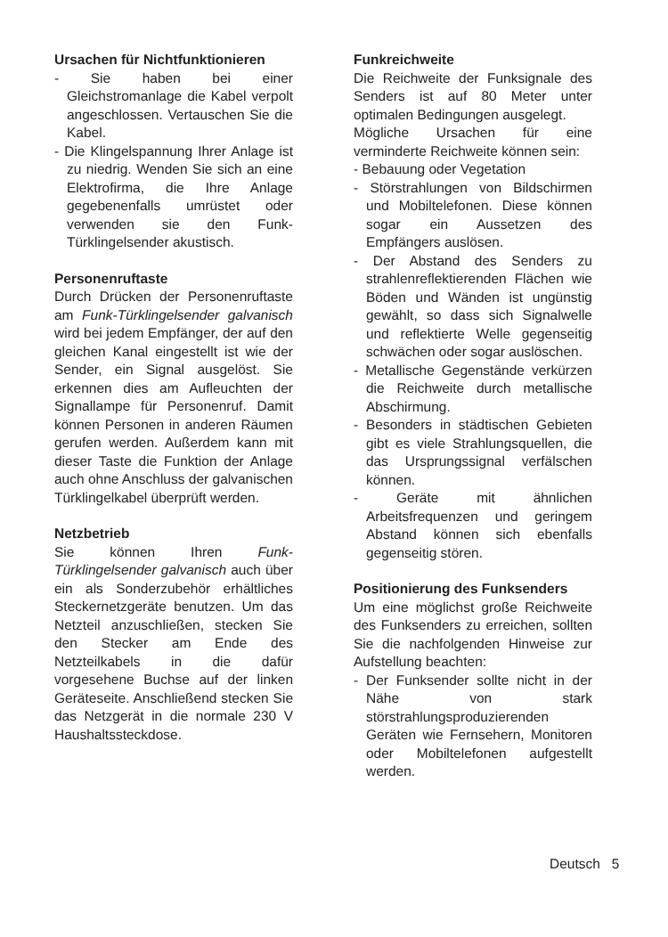Ursachen für Nichtfunktionieren
- Sie haben bei einer Gleichstromanlage die Kabel verpolt angeschlossen. Vertauschen Sie die Kabel.
- Die Klingelspannung Ihrer Anlage ist zu niedrig. Wenden Sie sich an eine Elektrofirma, die Ihre Anlage gegebenenfalls umrüstet oder verwenden sie den Funk-Türklingelsender akustisch.
Personenruftaste
Durch Drücken der Personenruftaste am Funk-Türklingelsender galvanisch wird bei jedem Empfänger, der auf den gleichen Kanal eingestellt ist wie der Sender, ein Signal ausgelöst. Sie erkennen dies am Aufleuchten der Signallampe für Personenruf. Damit können Personen in anderen Räumen gerufen werden. Außerdem kann mit dieser Taste die Funktion der Anlage auch ohne Anschluss der galvanischen Türklingelkabel überprüft werden.
Netzbetrieb
Sie können Ihren Funk-Türklingelsender galvanisch auch über ein als Sonderzubehör erhältliches Steckernetzgeräte benutzen. Um das Netzteil anzuschließen, stecken Sie den Stecker am Ende des Netzteilkabels in die dafür vorgesehene Buchse auf der linken Geräteseite. Anschließend stecken Sie das Netzgerät in die normale 230 V Haushaltssteckdose.
Funkreichweite
Die Reichweite der Funksignale des Senders ist auf 80 Meter unter optimalen Bedingungen ausgelegt.
Mögliche Ursachen für eine verminderte Reichweite können sein:
- Bebauung oder Vegetation
- Störstrahlungen von Bildschirmen und Mobiltelefonen. Diese können sogar ein Aussetzen des Empfängers auslösen.
- Der Abstand des Senders zu strahlenreflektierenden Flächen wie Böden und Wänden ist ungünstig gewählt, so dass sich Signalwelle und reflektierte Welle gegenseitig schwächen oder sogar auslöschen.
- Metallische Gegenstände verkürzen die Reichweite durch metallische Abschirmung.
- Besonders in städtischen Gebieten gibt es viele Strahlungsquellen, die das Ursprungssignal verfälschen können.
- Geräte mit ähnlichen Arbeitsfrequenzen und geringem Abstand können sich ebenfalls gegenseitig stören.
Positionierung des Funksenders
Um eine möglichst große Reichweite des Funksenders zu erreichen, sollten Sie die nachfolgenden Hinweise zur Aufstellung beachten:
- Der Funksender sollte nicht in der Nähe von stark störstrahlungsproduzierenden Geräten wie Fernsehern, Monitoren oder Mobiltelefonen aufgestellt werden.
Deutsch 5